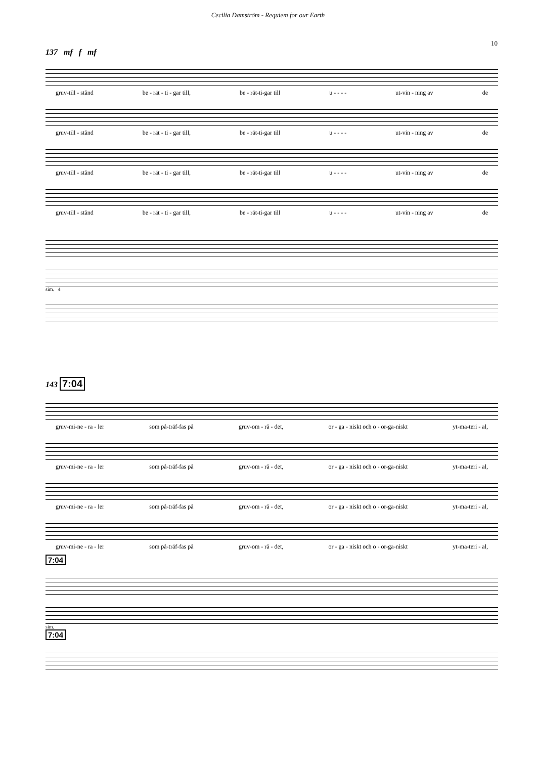Cecilia Damström - Requiem for our Earth
10
137 mf f mf
gruv-till - stånd be - rät - ti - gar till, be - rät-ti-gar till u - - - - ut-vin - ning av de
gruv-till - stånd be - rät - ti - gar till, be - rät-ti-gar till u - - - - ut-vin - ning av de
gruv-till - stånd be - rät - ti - gar till, be - rät-ti-gar till u - - - - ut-vin - ning av de
gruv-till - stånd be - rät - ti - gar till, be - rät-ti-gar till u - - - - ut-vin - ning av de
sim. 4
143 7:04
gruv-mi-ne - ra - ler som på-träf-fas på gruv-om - rå - det, or - ga - niskt och o - or-ga-niskt yt-ma-teri - al,
gruv-mi-ne - ra - ler som på-träf-fas på gruv-om - rå - det, or - ga - niskt och o - or-ga-niskt yt-ma-teri - al,
gruv-mi-ne - ra - ler som på-träf-fas på gruv-om - rå - det, or - ga - niskt och o - or-ga-niskt yt-ma-teri - al,
gruv-mi-ne - ra - ler som på-träf-fas på gruv-om - rå - det, or - ga - niskt och o - or-ga-niskt yt-ma-teri - al,
7:04
sim.
7:04